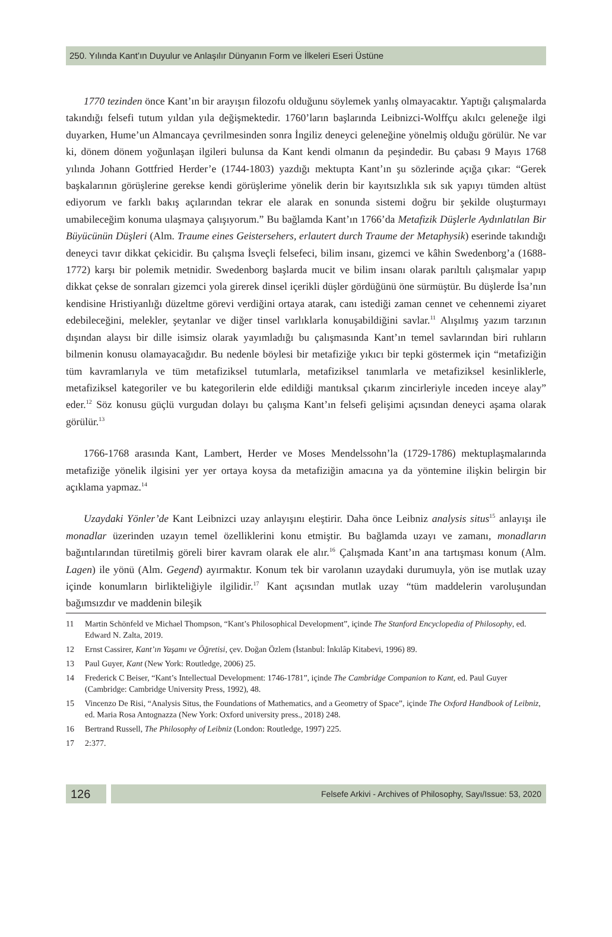250. Yılında Kant’ın Duyulur ve Anlaşılır Dünyanın Form ve İlkeleri Eseri Üstüne
1770 tezinden önce Kant’ın bir arayışın filozofu olduğunu söylemek yanlış olmayacaktır. Yaptığı çalışmalarda takındığı felsefi tutum yıldan yıla değişmektedir. 1760’ların başlarında Leibnizci-Wolffçu akılcı geleneğe ilgi duyarken, Hume’un Almancaya çevrilmesinden sonra İngiliz deneyci geleneğine yönelmiş olduğu görülür. Ne var ki, dönem dönem yoğunlaşan ilgileri bulunsa da Kant kendi olmanın da peşindedir. Bu çabası 9 Mayıs 1768 yılında Johann Gottfried Herder’e (1744-1803) yazdığı mektupta Kant’ın şu sözlerinde açığa çıkar: “Gerek başkalarının görüşlerine gerekse kendi görüşlerime yönelik derin bir kayıtsızlıkla sık sık yapıyı tümden altüst ediyorum ve farklı bakış açılarından tekrar ele alarak en sonunda sistemi doğru bir şekilde oluşturmayı umabileceğim konuma ulaşmaya çalışıyorum.” Bu bağlamda Kant’ın 1766’da Metafizik Düşlerle Aydınlatılan Bir Büyücünün Düşleri (Alm. Traume eines Geistersehers, erlautert durch Traume der Metaphysik) eserinde takındığı deneyci tavır dikkat çekicidir. Bu çalışma İsveçli felsefeci, bilim insanı, gizemci ve kâhin Swedenborg’a (1688- 1772) karşı bir polemik metnidir. Swedenborg başlarda mucit ve bilim insanı olarak parıltılı çalışmalar yapıp dikkat çekse de sonraları gizemci yola girerek dinsel içerikli düşler gördüğünü öne sürmüştür. Bu düşlerde İsa’nın kendisine Hristiyanlığı düzeltme görevi verdiğini ortaya atarak, canı istediği zaman cennet ve cehennemi ziyaret edebileceğini, melekler, şeytanlar ve diğer tinsel varlıklarla konuşabildiğini savlar.<sup>11</sup> Alışılmış yazım tarzının dışından alaysı bir dille isimsiz olarak yayımladığı bu çalışmasında Kant’ın temel savlarından biri ruhların bilmenin konusu olamayacağıdır. Bu nedenle böylesi bir metafiziğe yıkıcı bir tepki göstermek için “metafiziğin tüm kavramlarıyla ve tüm metafiziksel tutumlarla, metafiziksel tanımlarla ve metafiziksel kesinliklerle, metafiziksel kategoriler ve bu kategorilerin elde edildiği mantıksal çıkarım zincirleriyle inceden inceye alay” eder.<sup>12</sup> Söz konusu güçlü vurgudan dolayı bu çalışma Kant’ın felsefi gelişimi açısından deneyci aşama olarak görülür.<sup>13</sup>
1766-1768 arasında Kant, Lambert, Herder ve Moses Mendelssohn’la (1729-1786) mektuplaşmalarında metafiziğe yönelik ilgisini yer yer ortaya koysa da metafiziğin amacına ya da yöntemine ilişkin belirgin bir açıklama yapmaz.<sup>14</sup>
Uzaydaki Yönler’de Kant Leibnizci uzay anlayışını eleştirir. Daha önce Leibniz analysis situs<sup>15</sup> anlayışı ile monadlar üzerinden uzayın temel özelliklerini konu etmiştir. Bu bağlamda uzayı ve zamanı, monadların bağıntılarından türetilmiş göreli birer kavram olarak ele alır.<sup>16</sup> Çalışmada Kant’ın ana tartışması konum (Alm. Lagen) ile yönü (Alm. Gegend) ayırmaktır. Konum tek bir varolanın uzaydaki durumuyla, yön ise mutlak uzay içinde konumların birlikteliğiyle ilgilidir.<sup>17</sup> Kant açısından mutlak uzay “tüm maddelerin varoluşundan bağımsızdır ve maddenin bileşik
11 Martin Schönfeld ve Michael Thompson, “Kant’s Philosophical Development”, içinde The Stanford Encyclopedia of Philosophy, ed. Edward N. Zalta, 2019.
12 Ernst Cassirer, Kant’ın Yaşamı ve Öğretisi, çev. Doğan Özlem (İstanbul: İnkılâp Kitabevi, 1996) 89.
13 Paul Guyer, Kant (New York: Routledge, 2006) 25.
14 Frederick C Beiser, “Kant’s Intellectual Development: 1746-1781”, içinde The Cambridge Companion to Kant, ed. Paul Guyer (Cambridge: Cambridge University Press, 1992), 48.
15 Vincenzo De Risi, “Analysis Situs, the Foundations of Mathematics, and a Geometry of Space”, içinde The Oxford Handbook of Leibniz, ed. Maria Rosa Antognazza (New York: Oxford university press., 2018) 248.
16 Bertrand Russell, The Philosophy of Leibniz (London: Routledge, 1997) 225.
17 2:377.
126
Felsefe Arkivi - Archives of Philosophy, Sayı/Issue: 53, 2020